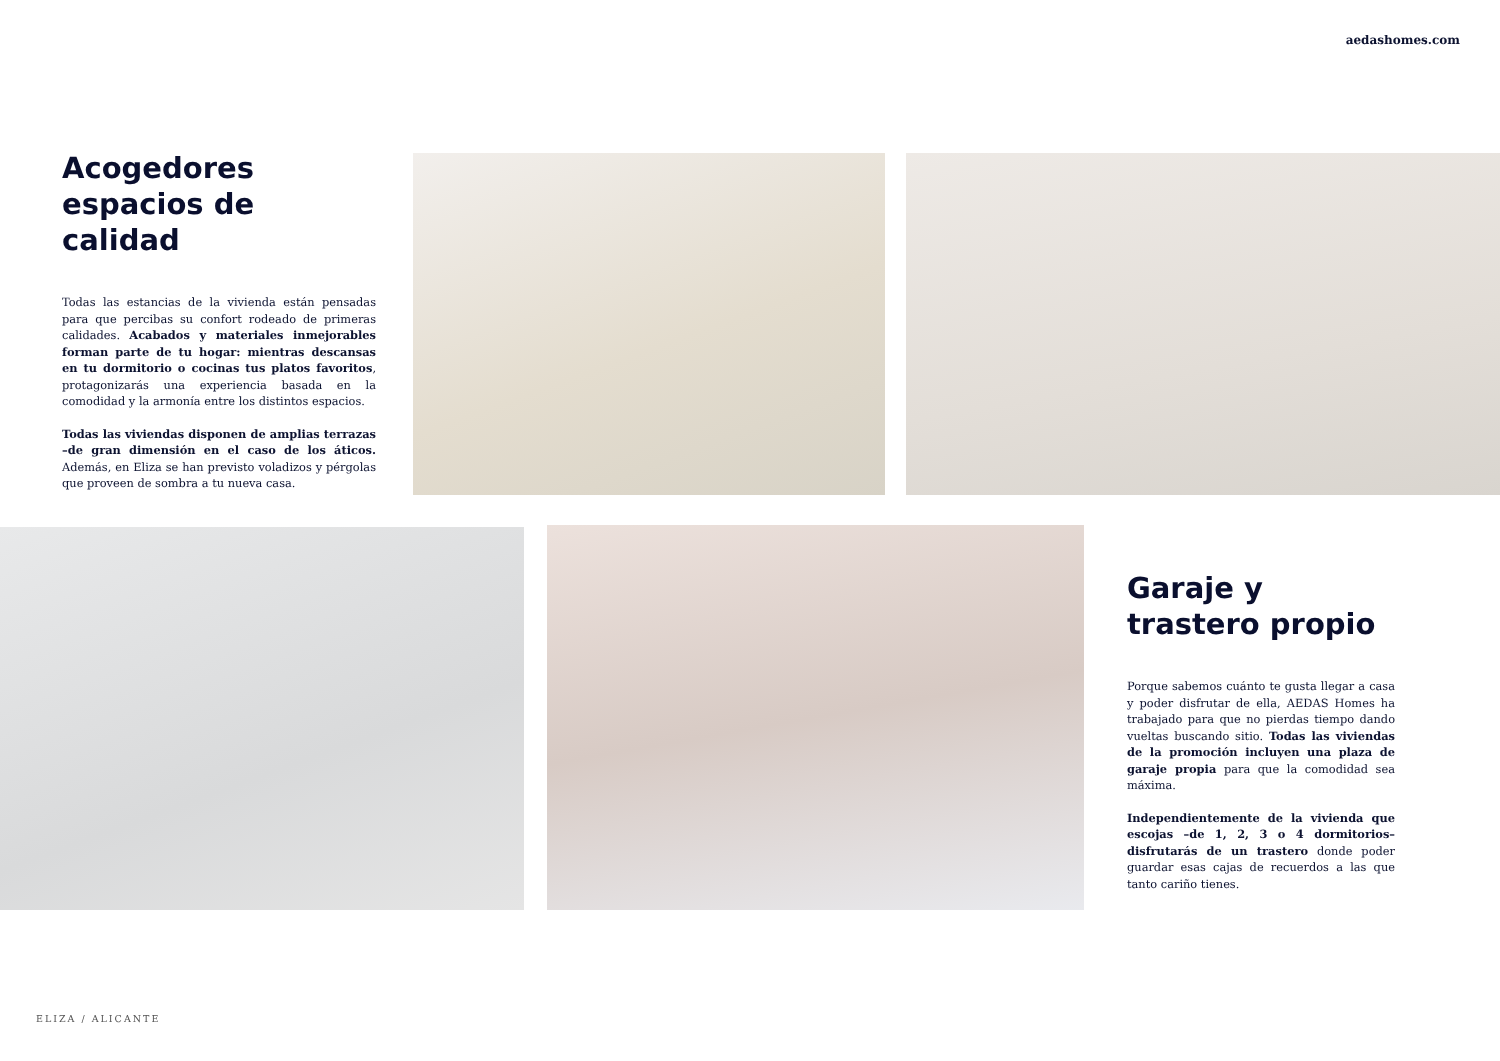aedashomes.com
Acogedores espacios de calidad
Todas las estancias de la vivienda están pensadas para que percibas su confort rodeado de primeras calidades. Acabados y materiales inmejorables forman parte de tu hogar: mientras descansas en tu dormitorio o cocinas tus platos favoritos, protagonizarás una experiencia basada en la comodidad y la armonía entre los distintos espacios.
Todas las viviendas disponen de amplias terrazas –de gran dimensión en el caso de los áticos. Además, en Eliza se han previsto voladizos y pérgolas que proveen de sombra a tu nueva casa.
Garaje y trastero propio
Porque sabemos cuánto te gusta llegar a casa y poder disfrutar de ella, AEDAS Homes ha trabajado para que no pierdas tiempo dando vueltas buscando sitio. Todas las viviendas de la promoción incluyen una plaza de garaje propia para que la comodidad sea máxima.
Independientemente de la vivienda que escojas –de 1, 2, 3 o 4 dormitorios– disfrutarás de un trastero donde poder guardar esas cajas de recuerdos a las que tanto cariño tienes.
ELIZA / ALICANTE